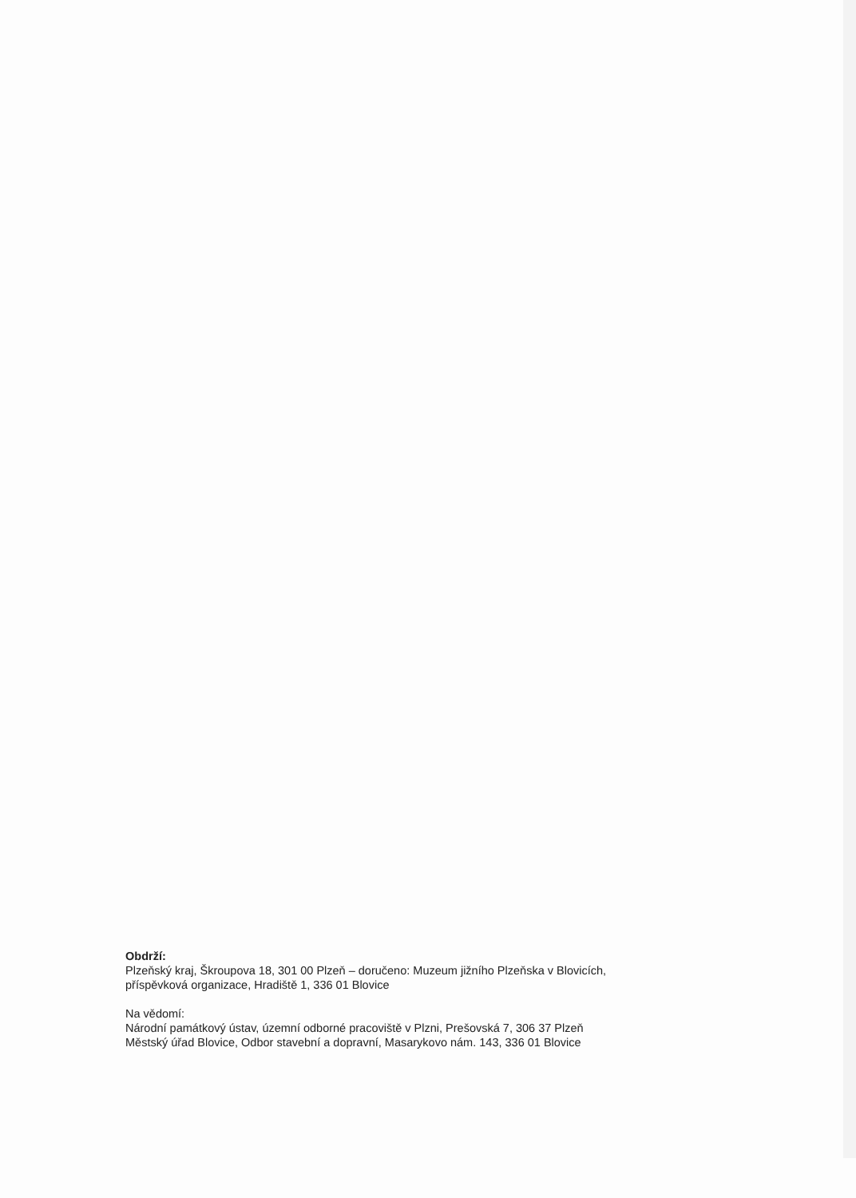Obdrží:
Plzeňský kraj, Škroupova 18, 301 00 Plzeň – doručeno: Muzeum jižního Plzeňska v Blovicích,
příspěvková organizace, Hradiště 1, 336 01 Blovice
Na vědomí:
Národní památkový ústav, územní odborné pracoviště v Plzni, Prešovská 7, 306 37 Plzeň
Městský úřad Blovice, Odbor stavební a dopravní, Masarykovo nám. 143, 336 01 Blovice